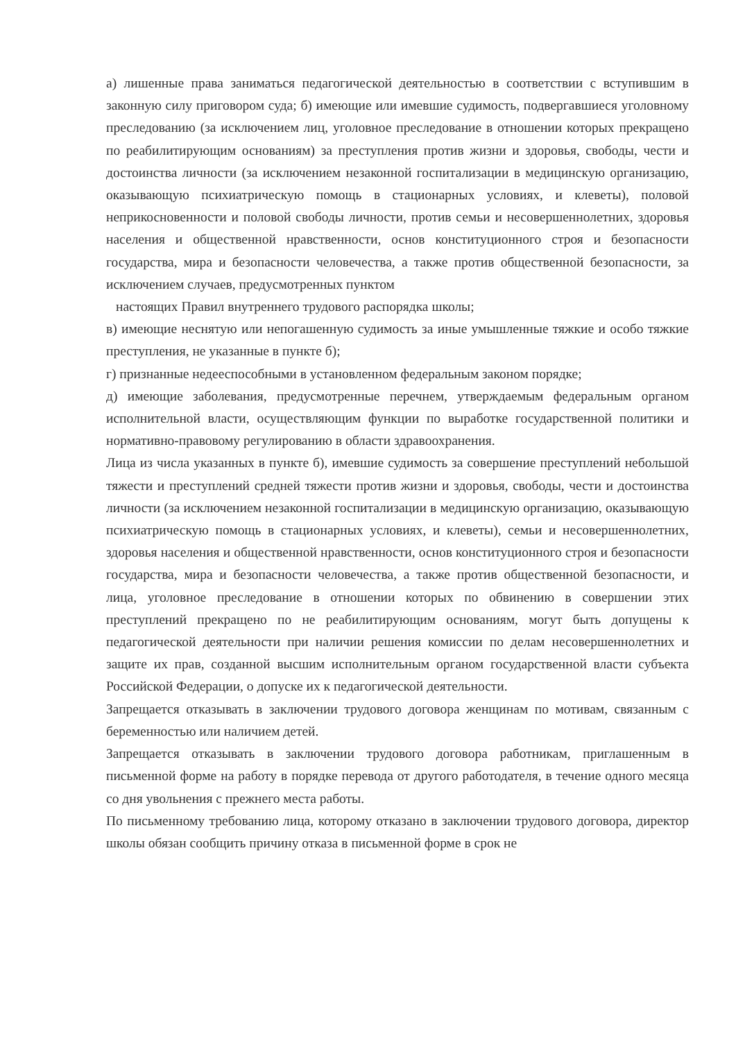а) лишенные права заниматься педагогической деятельностью в соответствии с вступившим в законную силу приговором суда; б) имеющие или имевшие судимость, подвергавшиеся уголовному преследованию (за исключением лиц, уголовное преследование в отношении которых прекращено по реабилитирующим основаниям) за преступления против жизни и здоровья, свободы, чести и достоинства личности (за исключением незаконной госпитализации в медицинскую организацию, оказывающую психиатрическую помощь в стационарных условиях, и клеветы), половой неприкосновенности и половой свободы личности, против семьи и несовершеннолетних, здоровья населения и общественной нравственности, основ конституционного строя и безопасности государства, мира и безопасности человечества, а также против общественной безопасности, за исключением случаев, предусмотренных пунктом
настоящих Правил внутреннего трудового распорядка школы;
в) имеющие неснятую или непогашенную судимость за иные умышленные тяжкие и особо тяжкие преступления, не указанные в пункте б);
г) признанные недееспособными в установленном федеральным законом порядке;
д) имеющие заболевания, предусмотренные перечнем, утверждаемым федеральным органом исполнительной власти, осуществляющим функции по выработке государственной политики и нормативно-правовому регулированию в области здравоохранения.
Лица из числа указанных в пункте б), имевшие судимость за совершение преступлений небольшой тяжести и преступлений средней тяжести против жизни и здоровья, свободы, чести и достоинства личности (за исключением незаконной госпитализации в медицинскую организацию, оказывающую психиатрическую помощь в стационарных условиях, и клеветы), семьи и несовершеннолетних, здоровья населения и общественной нравственности, основ конституционного строя и безопасности государства, мира и безопасности человечества, а также против общественной безопасности, и лица, уголовное преследование в отношении которых по обвинению в совершении этих преступлений прекращено по не реабилитирующим основаниям, могут быть допущены к педагогической деятельности при наличии решения комиссии по делам несовершеннолетних и защите их прав, созданной высшим исполнительным органом государственной власти субъекта Российской Федерации, о допуске их к педагогической деятельности.
Запрещается отказывать в заключении трудового договора женщинам по мотивам, связанным с беременностью или наличием детей.
Запрещается отказывать в заключении трудового договора работникам, приглашенным в письменной форме на работу в порядке перевода от другого работодателя, в течение одного месяца со дня увольнения с прежнего места работы.
По письменному требованию лица, которому отказано в заключении трудового договора, директор школы обязан сообщить причину отказа в письменной форме в срок не